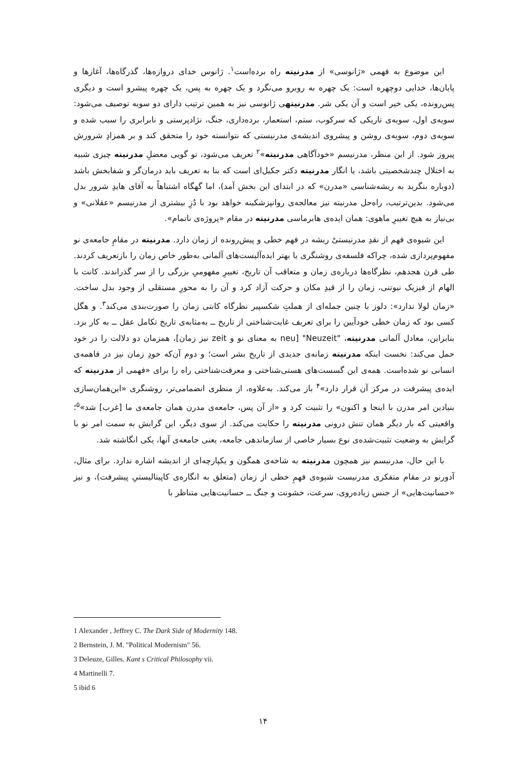این موضوع به فهمی «ژانوسی» از مدرنیته راه برده‌است<sup>۱</sup>. ژانوس خدای دروازه‌ها، گذرگاه‌ها، آغازها و پایان‌ها، خدایی دوچهره است: یک چهره به روبرو می‌نگرد و یک چهره به پس، یک چهره پیشرو است و دیگری پس‌رونده، یکی خیر است و آن یکی شر. مدرنیتهی ژانوسی نیز به همین ترتیب دارای دو سویه توصیف می‌شود: سویه‌ی اول، سویه‌ی تاریکی که سرکوب، ستم، استعمار، برده‌داری، جنگ، نژادپرستی و نابرابری را سبب شده و سویه‌ی دوم، سویه‌ی روشن و پیشروی اندیشه‌ی مدرنیستی که نتوانسته خود را متحقق کند و بر همزادِ شرورش پیروز شود. از این منظر، مدرنیسم «خودآگاهی مدرنیته»<sup>۲</sup> تعریف می‌شود، تو گویی معضلِ مدرنیته چیزی شبیه به اختلال چندشخصیتی باشد، یا انگار مدرنیته دکتر جکیل‌ای است که بنا به تعریف باید درمان‌گر و شفابخش باشد (دوباره بنگرید به ریشه‌شناسی «مدرن» که در ابتدای این بخش آمد)، اما گهگاه اشتباهاً به آقای هایدِ شرور بدل می‌شود. بدین‌ترتیب، راه‌حل مدرنیته نیز معالجه‌ی روانپزشکینه خواهد بود با دُزِ بیشتری از مدرنیسم «عقلانی» و بی‌نیاز به هیچ تغییرِ ماهوی: همان ایده‌ی هابرماسی مدرنیته در مقام «پروژه‌ی ناتمام».
این شیوه‌ی فهم از نقدِ مدرنیستیْ ریشه در فهم خطی و پیش‌رونده از زمان دارد. مدرنیته در مقامِ جامعه‌ی نو مفهوم‌پردازی شده، چراکه فلسفه‌ی روشنگری یا بهتر ایده‌آلیست‌های آلمانی به‌طور خاص زمان را بازتعریف کردند. طی قرن هجدهم، نظرگاه‌ها درباره‌ی زمان و متعاقب آن تاریخ، تغییرِ مفهومیِ بزرگی را از سر گذراندند. کانت با الهام از فیزیک نیوتنی، زمان را از قیدِ مکان و حرکت آزاد کرد و آن را به محورِ مستقلی از وجود بدل ساخت. «زمان لولا ندارد»: دلوز با چنین جمله‌ای از هملتِ شکسپیر نظرگاه کانتی زمان را صورت‌بندی می‌کند<sup>۳</sup>. و هگل کسی بود که زمان خطی خودآیین را برای تعریف غایت‌شناختی از تاریخ ــ به‌مثابه‌ی تاریخ تکامل عقل ــ به کار برد. بنابراین، معادل آلمانی مدرنیته، "Neuzeit" [neu به معنای نو و zeit نیز زمان]، همزمان دو دلالت را در خود حمل می‌کند: نخست اینکه مدرنیته زمانه‌ی جدیدی از تاریخ بشر است؛ و دوم آن‌که خودِ زمان نیز در فاهمه‌ی انسانی نو شده‌است. همه‌ی این گسست‌های هستی‌شناختی و معرفت‌شناختی راه را برای «فهمی از مدرنیته که ایده‌ی پیشرفت در مرکز آن قرار دارد»<sup>۴</sup> باز می‌کند. به‌علاوه، از منظری انضمامی‌تر، روشنگری «این‌همان‌سازی بنیادین امر مدرن با اینجا و اکنون» را تثبیت کرد و «از آن پس، جامعه‌ی مدرن همان جامعه‌ی ما [غرب] شد»<sup>۵</sup>؛ واقعیتی که بار دیگر همان تنش درونی مدرنیته را حکایت می‌کند. از سوی دیگر، این گرایش به سمت امر نو با گرایش به وضعیت تثبیت‌شده‌ی نوع بسیار خاصی از سازماندهی جامعه، یعنی جامعه‌ی آنها، یکی انگاشته شد.
با این حال، مدرنیسم نیز همچون مدرنیته به شاخه‌ی همگون و یکپارچه‌ای از اندیشه اشاره ندارد. برای مثال، آدورنو در مقام متفکری مدرنیست شیوه‌ی فهمِ خطی از زمان (متعلق به انگاره‌ی کاپیتالیستیِ پیشرفت)، و نیز «حسانیت‌هایی» از جنس زیاده‌روی، سرعت، خشونت و جنگ ــ حسانیت‌هایی متناظر با
1 Alexander , Jeffrey C. The Dark Side of Modernity 148.
2 Bernstein, J. M. "Political Modernism" 56.
3 Deleuze, Gilles. Kant s Critical Philosophy vii.
4 Martinelli 7.
5 ibid 6
۱۴